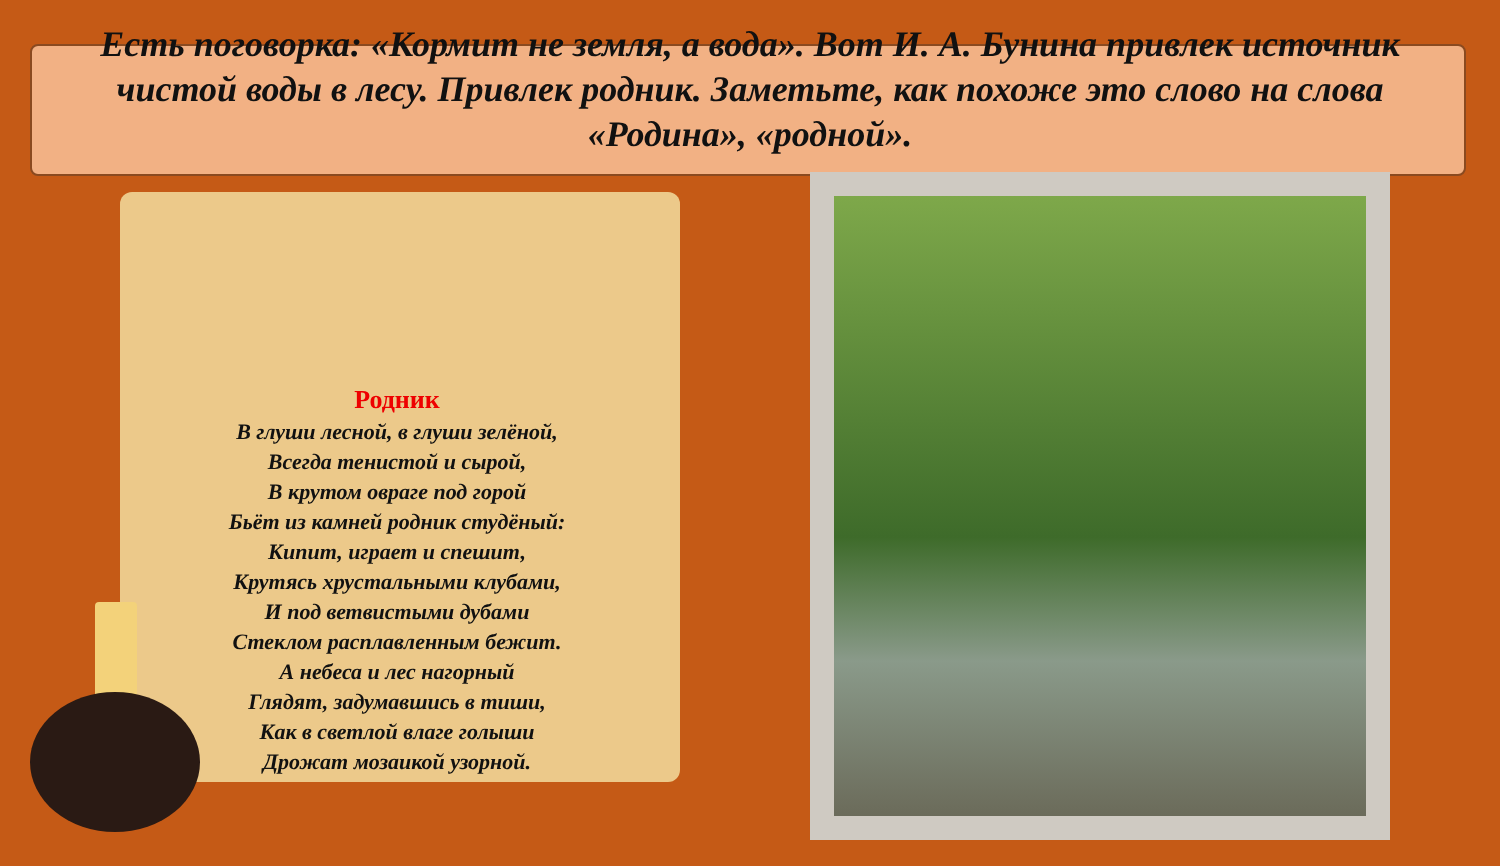Есть поговорка: «Кормит не земля, а вода». Вот И. А. Бунина привлек источник чистой воды в лесу. Привлек родник. Заметьте, как похоже это слово на слова «Родина», «родной».
Родник
В глуши лесной, в глуши зелёной,
Всегда тенистой и сырой,
В крутом овраге под горой
Бьёт из камней родник студёный:
Кипит, играет и спешит,
Крутясь хрустальными клубами,
И под ветвистыми дубами
Стеклом расплавленным бежит.
А небеса и лес нагорный
Глядят, задумавшись в тиши,
Как в светлой влаге голыши
Дрожат мозаикой узорной.